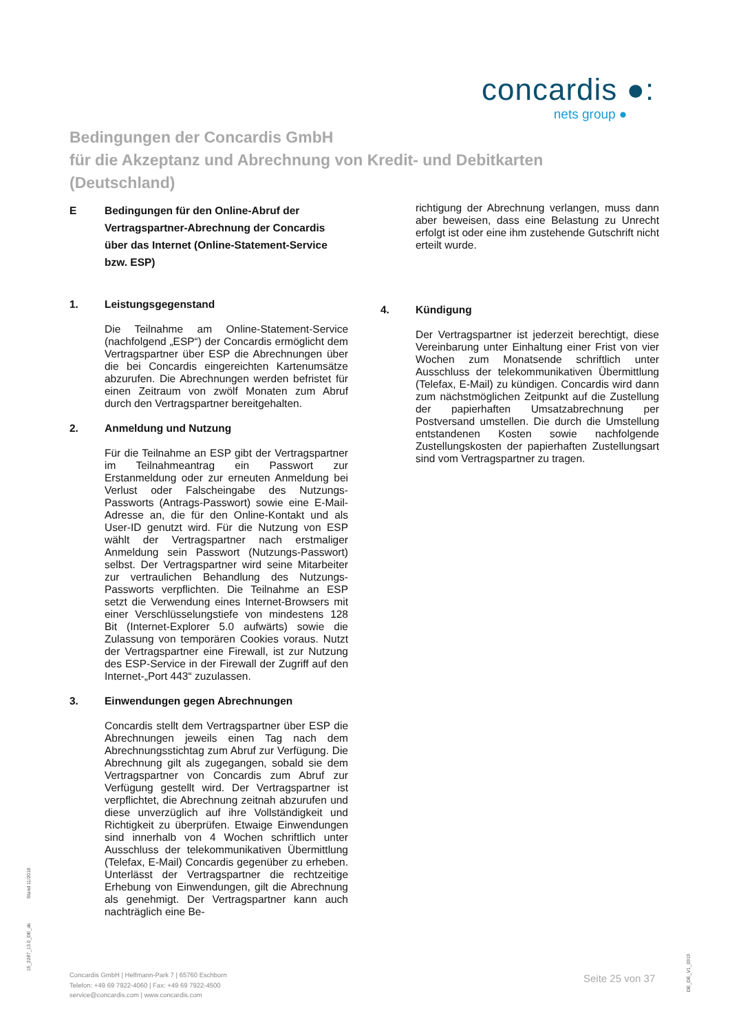concardis ●:
nets group ●
Bedingungen der Concardis GmbH
für die Akzeptanz und Abrechnung von Kredit- und Debitkarten
(Deutschland)
E Bedingungen für den Online-Abruf der Vertragspartner-Abrechnung der Concardis über das Internet (Online-Statement-Service bzw. ESP)
1. Leistungsgegenstand
Die Teilnahme am Online-Statement-Service (nachfolgend „ESP“) der Concardis ermöglicht dem Vertragspartner über ESP die Abrechnungen über die bei Concardis eingereichten Kartenumsätze abzurufen. Die Abrechnungen werden befristet für einen Zeitraum von zwölf Monaten zum Abruf durch den Vertragspartner bereitgehalten.
2. Anmeldung und Nutzung
Für die Teilnahme an ESP gibt der Vertragspartner im Teilnahmeantrag ein Passwort zur Erstanmeldung oder zur erneuten Anmeldung bei Verlust oder Falscheingabe des Nutzungs-Passworts (Antrags-Passwort) sowie eine E-Mail-Adresse an, die für den Online-Kontakt und als User-ID genutzt wird. Für die Nutzung von ESP wählt der Vertragspartner nach erstmaliger Anmeldung sein Passwort (Nutzungs-Passwort) selbst. Der Vertragspartner wird seine Mitarbeiter zur vertraulichen Behandlung des Nutzungs-Passworts verpflichten. Die Teilnahme an ESP setzt die Verwendung eines Internet-Browsers mit einer Verschlüsselungstiefe von mindestens 128 Bit (Internet-Explorer 5.0 aufwärts) sowie die Zulassung von temporären Cookies voraus. Nutzt der Vertragspartner eine Firewall, ist zur Nutzung des ESP-Service in der Firewall der Zugriff auf den Internet-„Port 443“ zuzulassen.
3. Einwendungen gegen Abrechnungen
Concardis stellt dem Vertragspartner über ESP die Abrechnungen jeweils einen Tag nach dem Abrechnungsstichtag zum Abruf zur Verfügung. Die Abrechnung gilt als zugegangen, sobald sie dem Vertragspartner von Concardis zum Abruf zur Verfügung gestellt wird. Der Vertragspartner ist verpflichtet, die Abrechnung zeitnah abzurufen und diese unverzüglich auf ihre Vollständigkeit und Richtigkeit zu überprüfen. Etwaige Einwendungen sind innerhalb von 4 Wochen schriftlich unter Ausschluss der telekommunikativen Übermittlung (Telefax, E-Mail) Concardis gegenüber zu erheben. Unterlässt der Vertragspartner die rechtzeitige Erhebung von Einwendungen, gilt die Abrechnung als genehmigt. Der Vertragspartner kann auch nachträglich eine Be-
richtigung der Abrechnung verlangen, muss dann aber beweisen, dass eine Belastung zu Unrecht erfolgt ist oder eine ihm zustehende Gutschrift nicht erteilt wurde.
4. Kündigung
Der Vertragspartner ist jederzeit berechtigt, diese Vereinbarung unter Einhaltung einer Frist von vier Wochen zum Monatsende schriftlich unter Ausschluss der telekommunikativen Übermittlung (Telefax, E-Mail) zu kündigen. Concardis wird dann zum nächstmöglichen Zeitpunkt auf die Zustellung der papierhaften Umsatzabrechnung per Postversand umstellen. Die durch die Umstellung entstandenen Kosten sowie nachfolgende Zustellungskosten der papierhaften Zustellungsart sind vom Vertragspartner zu tragen.
Stand 11/2018
15_2287_13.0_DE_de
Concardis GmbH | Helfmann-Park 7 | 65760 Eschborn
Telefon: +49 69 7922-4060 | Fax: +49 69 7922-4500
service@concardis.com | www.concardis.com
Seite 25 von 37
DE_DE_V1_0919